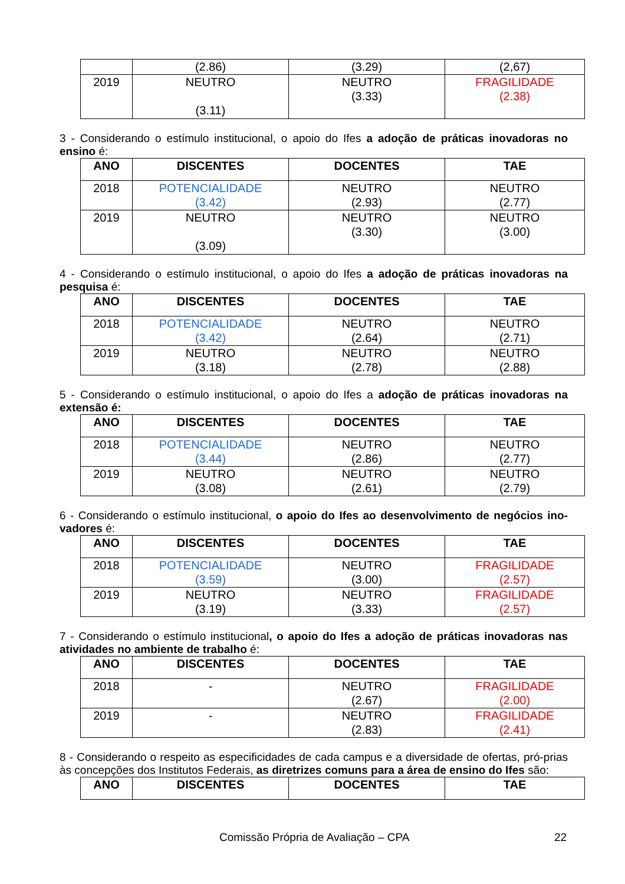| | (2.86) | (3.29) | (2,67) |
| 2019 | NEUTRO (3.11) | NEUTRO (3.33) | FRAGILIDADE (2.38) |
3 - Considerando o estímulo institucional, o apoio do Ifes a adoção de práticas inovadoras no ensino é:
| ANO | DISCENTES | DOCENTES | TAE |
| --- | --- | --- | --- |
| 2018 | POTENCIALIDADE (3.42) | NEUTRO (2.93) | NEUTRO (2.77) |
| 2019 | NEUTRO (3.09) | NEUTRO (3.30) | NEUTRO (3.00) |
4 - Considerando o estímulo institucional, o apoio do Ifes a adoção de práticas inovadoras na pesquisa é:
| ANO | DISCENTES | DOCENTES | TAE |
| --- | --- | --- | --- |
| 2018 | POTENCIALIDADE (3.42) | NEUTRO (2.64) | NEUTRO (2.71) |
| 2019 | NEUTRO (3.18) | NEUTRO (2.78) | NEUTRO (2.88) |
5 - Considerando o estímulo institucional, o apoio do Ifes a adoção de práticas inovadoras na extensão é:
| ANO | DISCENTES | DOCENTES | TAE |
| --- | --- | --- | --- |
| 2018 | POTENCIALIDADE (3.44) | NEUTRO (2.86) | NEUTRO (2.77) |
| 2019 | NEUTRO (3.08) | NEUTRO (2.61) | NEUTRO (2.79) |
6 - Considerando o estímulo institucional, o apoio do Ifes ao desenvolvimento de negócios ino-vadores é:
| ANO | DISCENTES | DOCENTES | TAE |
| --- | --- | --- | --- |
| 2018 | POTENCIALIDADE (3.59) | NEUTRO (3.00) | FRAGILIDADE (2.57) |
| 2019 | NEUTRO (3.19) | NEUTRO (3.33) | FRAGILIDADE (2.57) |
7 - Considerando o estímulo institucional, o apoio do Ifes a adoção de práticas inovadoras nas atividades no ambiente de trabalho é:
| ANO | DISCENTES | DOCENTES | TAE |
| --- | --- | --- | --- |
| 2018 | - | NEUTRO (2.67) | FRAGILIDADE (2.00) |
| 2019 | - | NEUTRO (2.83) | FRAGILIDADE (2.41) |
8 - Considerando o respeito as especificidades de cada campus e a diversidade de ofertas, pró-prias às concepções dos Institutos Federais, as diretrizes comuns para a área de ensino do Ifes são:
| ANO | DISCENTES | DOCENTES | TAE |
| --- | --- | --- | --- |
Comissão Própria de Avaliação – CPA 22